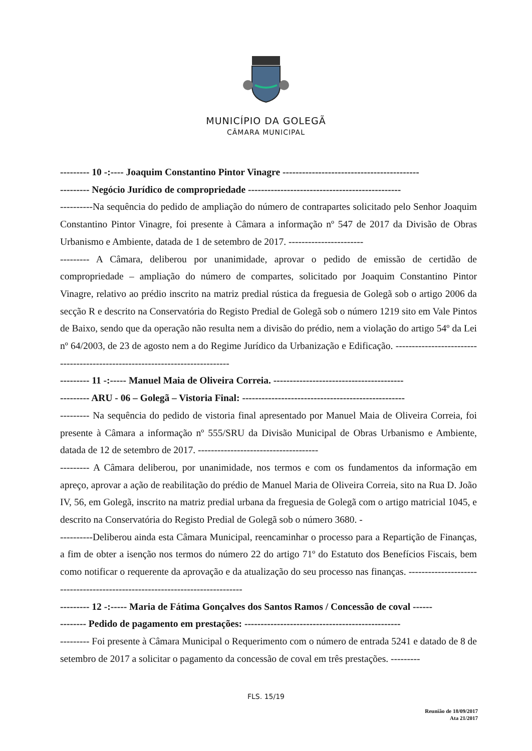MUNICÍPIO DA GOLEGÃ
CÂMARA MUNICIPAL
--------- 10 -:---- Joaquim Constantino Pintor Vinagre ------------------------------------------
--------- Negócio Jurídico de compropriedade -----------------------------------------------
----------Na sequência do pedido de ampliação do número de contrapartes solicitado pelo Senhor Joaquim Constantino Pintor Vinagre, foi presente à Câmara a informação nº 547 de 2017 da Divisão de Obras Urbanismo e Ambiente, datada de 1 de setembro de 2017. -----------------------
--------- A Câmara, deliberou por unanimidade, aprovar o pedido de emissão de certidão de compropriedade – ampliação do número de compartes, solicitado por Joaquim Constantino Pintor Vinagre, relativo ao prédio inscrito na matriz predial rústica da freguesia de Golegã sob o artigo 2006 da secção R e descrito na Conservatória do Registo Predial de Golegã sob o número 1219 sito em Vale Pintos de Baixo, sendo que da operação não resulta nem a divisão do prédio, nem a violação do artigo 54º da Lei nº 64/2003, de 23 de agosto nem a do Regime Jurídico da Urbanização e Edificação. -----------------------------------------------------------------------------
--------- 11 -:----- Manuel Maia de Oliveira Correia. ----------------------------------------
--------- ARU - 06 – Golegã – Vistoria Final: --------------------------------------------------
--------- Na sequência do pedido de vistoria final apresentado por Manuel Maia de Oliveira Correia, foi presente à Câmara a informação nº 555/SRU da Divisão Municipal de Obras Urbanismo e Ambiente, datada de 12 de setembro de 2017. -------------------------------------
--------- A Câmara deliberou, por unanimidade, nos termos e com os fundamentos da informação em apreço, aprovar a ação de reabilitação do prédio de Manuel Maria de Oliveira Correia, sito na Rua D. João IV, 56, em Golegã, inscrito na matriz predial urbana da freguesia de Golegã com o artigo matricial 1045, e descrito na Conservatória do Registo Predial de Golegã sob o número 3680. -
----------Deliberou ainda esta Câmara Municipal, reencaminhar o processo para a Repartição de Finanças, a fim de obter a isenção nos termos do número 22 do artigo 71º do Estatuto dos Benefícios Fiscais, bem como notificar o requerente da aprovação e da atualização do seu processo nas finanças. -----------------------------------------------------------------------------
--------- 12 -:----- Maria de Fátima Gonçalves dos Santos Ramos / Concessão de coval ------
-------- Pedido de pagamento em prestações: ------------------------------------------------
--------- Foi presente à Câmara Municipal o Requerimento com o número de entrada 5241 e datado de 8 de setembro de 2017 a solicitar o pagamento da concessão de coval em três prestações. ---------
FLS. 15/19
Reunião de 18/09/2017
Ata 21/2017